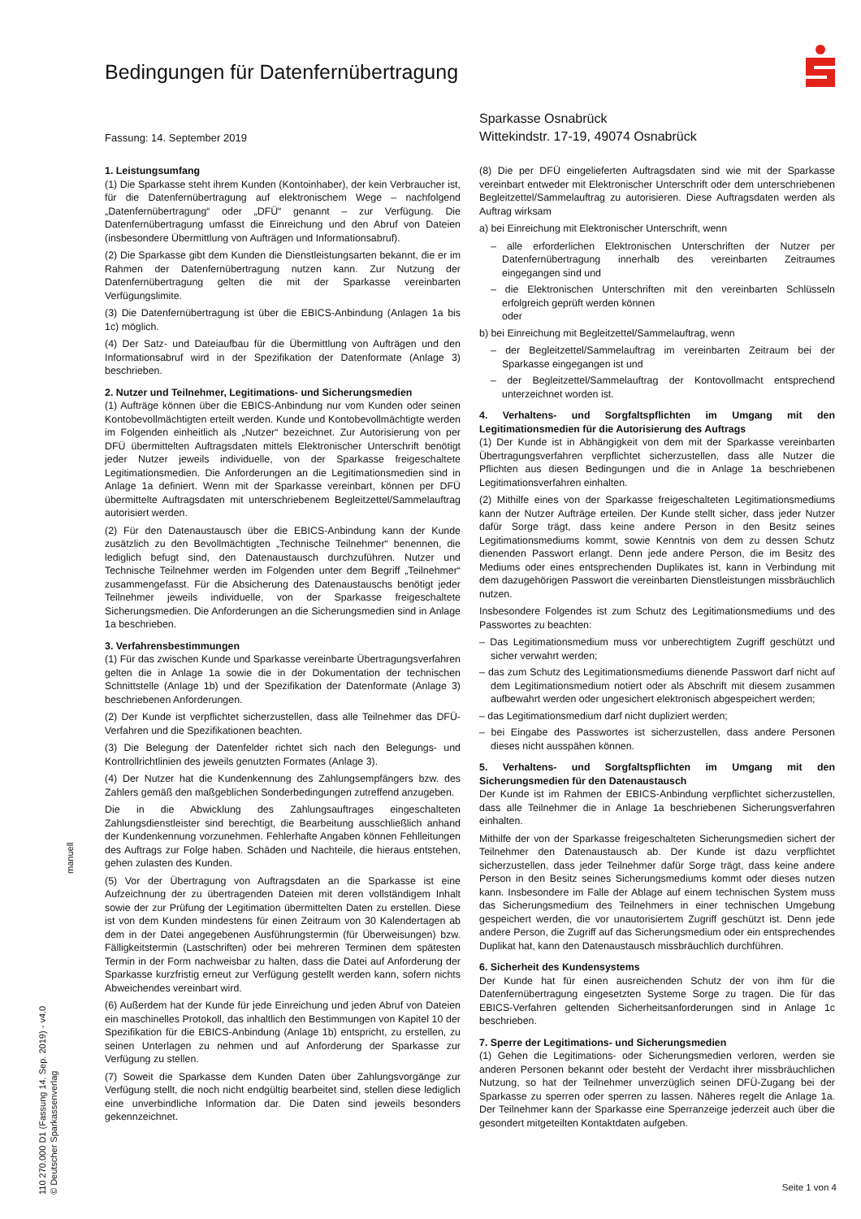Bedingungen für Datenfernübertragung
Sparkasse Osnabrück
Wittekindstr. 17-19, 49074 Osnabrück
Fassung: 14. September 2019
1. Leistungsumfang
(1) Die Sparkasse steht ihrem Kunden (Kontoinhaber), der kein Verbraucher ist, für die Datenfernübertragung auf elektronischem Wege – nachfolgend „Datenfernübertragung“ oder „DFÜ“ genannt – zur Verfügung. Die Datenfernübertragung umfasst die Einreichung und den Abruf von Dateien (insbesondere Übermittlung von Aufträgen und Informationsabruf).
(2) Die Sparkasse gibt dem Kunden die Dienstleistungsarten bekannt, die er im Rahmen der Datenfernübertragung nutzen kann. Zur Nutzung der Datenfernübertragung gelten die mit der Sparkasse vereinbarten Verfügungslimite.
(3) Die Datenfernübertragung ist über die EBICS-Anbindung (Anlagen 1a bis 1c) möglich.
(4) Der Satz- und Dateiaufbau für die Übermittlung von Aufträgen und den Informationsabruf wird in der Spezifikation der Datenformate (Anlage 3) beschrieben.
2. Nutzer und Teilnehmer, Legitimations- und Sicherungsmedien
(1) Aufträge können über die EBICS-Anbindung nur vom Kunden oder seinen Kontobevollmächtigten erteilt werden. Kunde und Kontobevollmächtigte werden im Folgenden einheitlich als „Nutzer“ bezeichnet. Zur Autorisierung von per DFÜ übermittelten Auftragsdaten mittels Elektronischer Unterschrift benötigt jeder Nutzer jeweils individuelle, von der Sparkasse freigeschaltete Legitimationsmedien. Die Anforderungen an die Legitimationsmedien sind in Anlage 1a definiert. Wenn mit der Sparkasse vereinbart, können per DFÜ übermittelte Auftragsdaten mit unterschriebenem Begleitzettel/Sammelauftrag autorisiert werden.
(2) Für den Datenaustausch über die EBICS-Anbindung kann der Kunde zusätzlich zu den Bevollmächtigten „Technische Teilnehmer“ benennen, die lediglich befugt sind, den Datenaustausch durchzuführen. Nutzer und Technische Teilnehmer werden im Folgenden unter dem Begriff „Teilnehmer“ zusammengefasst. Für die Absicherung des Datenaustauschs benötigt jeder Teilnehmer jeweils individuelle, von der Sparkasse freigeschaltete Sicherungsmedien. Die Anforderungen an die Sicherungsmedien sind in Anlage 1a beschrieben.
3. Verfahrensbestimmungen
(1) Für das zwischen Kunde und Sparkasse vereinbarte Übertragungsverfahren gelten die in Anlage 1a sowie die in der Dokumentation der technischen Schnittstelle (Anlage 1b) und der Spezifikation der Datenformate (Anlage 3) beschriebenen Anforderungen.
(2) Der Kunde ist verpflichtet sicherzustellen, dass alle Teilnehmer das DFÜ-Verfahren und die Spezifikationen beachten.
(3) Die Belegung der Datenfelder richtet sich nach den Belegungs- und Kontrollrichtlinien des jeweils genutzten Formates (Anlage 3).
(4) Der Nutzer hat die Kundenkennung des Zahlungsempfängers bzw. des Zahlers gemäß den maßgeblichen Sonderbedingungen zutreffend anzugeben.
Die in die Abwicklung des Zahlungsauftrages eingeschalteten Zahlungsdienstleister sind berechtigt, die Bearbeitung ausschließlich anhand der Kundenkennung vorzunehmen. Fehlerhafte Angaben können Fehlleitungen des Auftrags zur Folge haben. Schäden und Nachteile, die hieraus entstehen, gehen zulasten des Kunden.
(5) Vor der Übertragung von Auftragsdaten an die Sparkasse ist eine Aufzeichnung der zu übertragenden Dateien mit deren vollständigem Inhalt sowie der zur Prüfung der Legitimation übermittelten Daten zu erstellen. Diese ist von dem Kunden mindestens für einen Zeitraum von 30 Kalendertagen ab dem in der Datei angegebenen Ausführungstermin (für Überweisungen) bzw. Fälligkeitstermin (Lastschriften) oder bei mehreren Terminen dem spätesten Termin in der Form nachweisbar zu halten, dass die Datei auf Anforderung der Sparkasse kurzfristig erneut zur Verfügung gestellt werden kann, sofern nichts Abweichendes vereinbart wird.
(6) Außerdem hat der Kunde für jede Einreichung und jeden Abruf von Dateien ein maschinelles Protokoll, das inhaltlich den Bestimmungen von Kapitel 10 der Spezifikation für die EBICS-Anbindung (Anlage 1b) entspricht, zu erstellen, zu seinen Unterlagen zu nehmen und auf Anforderung der Sparkasse zur Verfügung zu stellen.
(7) Soweit die Sparkasse dem Kunden Daten über Zahlungsvorgänge zur Verfügung stellt, die noch nicht endgültig bearbeitet sind, stellen diese lediglich eine unverbindliche Information dar. Die Daten sind jeweils besonders gekennzeichnet.
(8) Die per DFÜ eingelieferten Auftragsdaten sind wie mit der Sparkasse vereinbart entweder mit Elektronischer Unterschrift oder dem unterschriebenen Begleitzettel/Sammelauftrag zu autorisieren. Diese Auftragsdaten werden als Auftrag wirksam
a) bei Einreichung mit Elektronischer Unterschrift, wenn
– alle erforderlichen Elektronischen Unterschriften der Nutzer per Datenfernübertragung innerhalb des vereinbarten Zeitraumes eingegangen sind und
– die Elektronischen Unterschriften mit den vereinbarten Schlüsseln erfolgreich geprüft werden können
oder
b) bei Einreichung mit Begleitzettel/Sammelauftrag, wenn
– der Begleitzettel/Sammelauftrag im vereinbarten Zeitraum bei der Sparkasse eingegangen ist und
– der Begleitzettel/Sammelauftrag der Kontovollmacht entsprechend unterzeichnet worden ist.
4. Verhaltens- und Sorgfaltspflichten im Umgang mit den Legitimationsmedien für die Autorisierung des Auftrags
(1) Der Kunde ist in Abhängigkeit von dem mit der Sparkasse vereinbarten Übertragungsverfahren verpflichtet sicherzustellen, dass alle Nutzer die Pflichten aus diesen Bedingungen und die in Anlage 1a beschriebenen Legitimationsverfahren einhalten.
(2) Mithilfe eines von der Sparkasse freigeschalteten Legitimationsmediums kann der Nutzer Aufträge erteilen. Der Kunde stellt sicher, dass jeder Nutzer dafür Sorge trägt, dass keine andere Person in den Besitz seines Legitimationsmediums kommt, sowie Kenntnis von dem zu dessen Schutz dienenden Passwort erlangt. Denn jede andere Person, die im Besitz des Mediums oder eines entsprechenden Duplikates ist, kann in Verbindung mit dem dazugehörigen Passwort die vereinbarten Dienstleistungen missbräuchlich nutzen.
Insbesondere Folgendes ist zum Schutz des Legitimationsmediums und des Passwortes zu beachten:
– Das Legitimationsmedium muss vor unberechtigtem Zugriff geschützt und sicher verwahrt werden;
– das zum Schutz des Legitimationsmediums dienende Passwort darf nicht auf dem Legitimationsmedium notiert oder als Abschrift mit diesem zusammen aufbewahrt werden oder ungesichert elektronisch abgespeichert werden;
– das Legitimationsmedium darf nicht dupliziert werden;
– bei Eingabe des Passwortes ist sicherzustellen, dass andere Personen dieses nicht ausspähen können.
5. Verhaltens- und Sorgfaltspflichten im Umgang mit den Sicherungsmedien für den Datenaustausch
Der Kunde ist im Rahmen der EBICS-Anbindung verpflichtet sicherzustellen, dass alle Teilnehmer die in Anlage 1a beschriebenen Sicherungsverfahren einhalten.
Mithilfe der von der Sparkasse freigeschalteten Sicherungsmedien sichert der Teilnehmer den Datenaustausch ab. Der Kunde ist dazu verpflichtet sicherzustellen, dass jeder Teilnehmer dafür Sorge trägt, dass keine andere Person in den Besitz seines Sicherungsmediums kommt oder dieses nutzen kann. Insbesondere im Falle der Ablage auf einem technischen System muss das Sicherungsmedium des Teilnehmers in einer technischen Umgebung gespeichert werden, die vor unautorisiertem Zugriff geschützt ist. Denn jede andere Person, die Zugriff auf das Sicherungsmedium oder ein entsprechendes Duplikat hat, kann den Datenaustausch missbräuchlich durchführen.
6. Sicherheit des Kundensystems
Der Kunde hat für einen ausreichenden Schutz der von ihm für die Datenfernübertragung eingesetzten Systeme Sorge zu tragen. Die für das EBICS-Verfahren geltenden Sicherheitsanforderungen sind in Anlage 1c beschrieben.
7. Sperre der Legitimations- und Sicherungsmedien
(1) Gehen die Legitimations- oder Sicherungsmedien verloren, werden sie anderen Personen bekannt oder besteht der Verdacht ihrer missbräuchlichen Nutzung, so hat der Teilnehmer unverzüglich seinen DFÜ-Zugang bei der Sparkasse zu sperren oder sperren zu lassen. Näheres regelt die Anlage 1a. Der Teilnehmer kann der Sparkasse eine Sperranzeige jederzeit auch über die gesondert mitgeteilten Kontaktdaten aufgeben.
manuell
110 270.000 D1 (Fassung 14. Sep. 2019) - v4.0
© Deutscher Sparkassenverlag
Seite 1 von 4